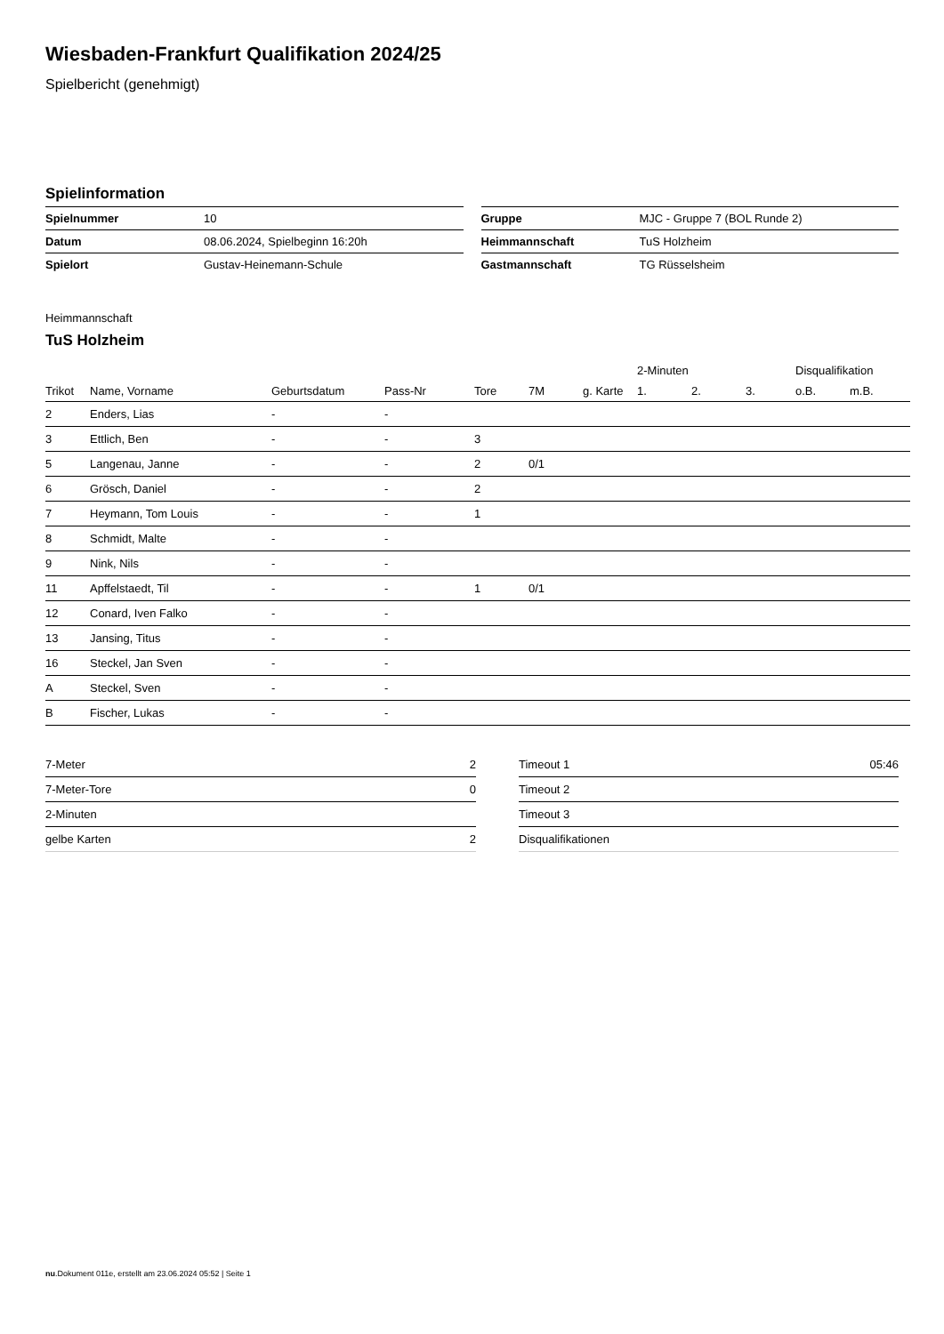Wiesbaden-Frankfurt Qualifikation 2024/25
Spielbericht (genehmigt)
Spielinformation
| Spielnummer | 10 |
| Datum | 08.06.2024, Spielbeginn 16:20h |
| Spielort | Gustav-Heinemann-Schule |
| Gruppe | MJC - Gruppe 7 (BOL Runde 2) |
| Heimmannschaft | TuS Holzheim |
| Gastmannschaft | TG Rüsselsheim |
Heimmannschaft
TuS Holzheim
| | | | | | | | 2-Minuten | | | Disqualifikation | |
| --- | --- | --- | --- | --- | --- | --- | --- | --- | --- | --- | --- |
| Trikot | Name, Vorname | Geburtsdatum | Pass-Nr | Tore | 7M | g. Karte | 1. | 2. | 3. | o.B. | m.B. |
| 2 | Enders, Lias | - | - | | | | | | | | |
| 3 | Ettlich, Ben | - | - | 3 | | | | | | | |
| 5 | Langenau, Janne | - | - | 2 | 0/1 | | | | | | |
| 6 | Grösch, Daniel | - | - | 2 | | | | | | | |
| 7 | Heymann, Tom Louis | - | - | 1 | | | | | | | |
| 8 | Schmidt, Malte | - | - | | | | | | | | |
| 9 | Nink, Nils | - | - | | | | | | | | |
| 11 | Apffelstaedt, Til | - | - | 1 | 0/1 | | | | | | |
| 12 | Conard, Iven Falko | - | - | | | | | | | | |
| 13 | Jansing, Titus | - | - | | | | | | | | |
| 16 | Steckel, Jan Sven | - | - | | | | | | | | |
| A | Steckel, Sven | - | - | | | | | | | | |
| B | Fischer, Lukas | - | - | | | | | | | | |
| 7-Meter | 2 |
| 7-Meter-Tore | 0 |
| 2-Minuten | |
| gelbe Karten | 2 |
| Timeout 1 | 05:46 |
| Timeout 2 | |
| Timeout 3 | |
| Disqualifikationen | |
nu.Dokument 011e, erstellt am 23.06.2024 05:52 | Seite 1